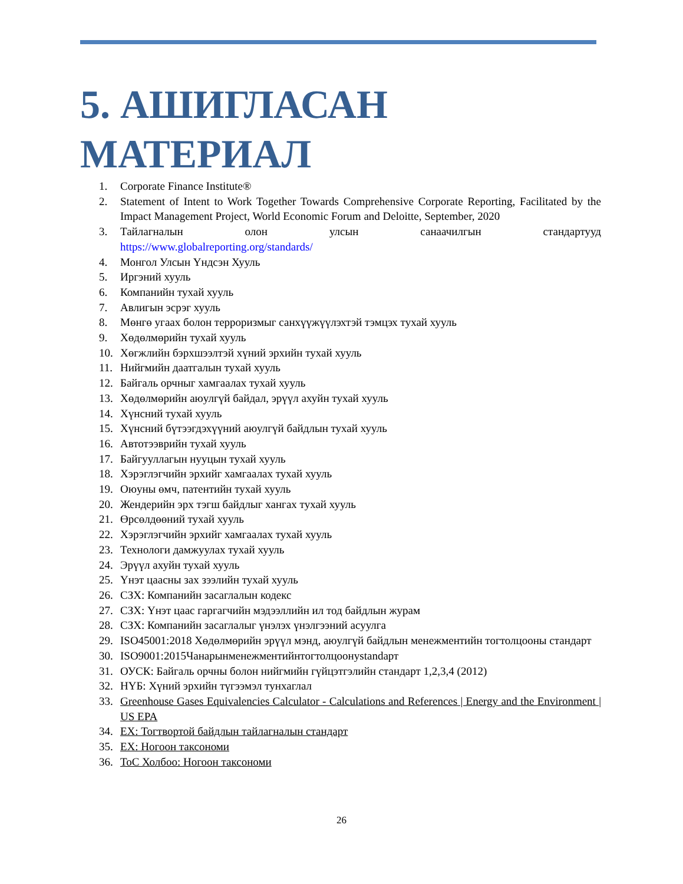5. АШИГЛАСАН МАТЕРИАЛ
1. Corporate Finance Institute®
2. Statement of Intent to Work Together Towards Comprehensive Corporate Reporting, Facilitated by the Impact Management Project, World Economic Forum and Deloitte, September, 2020
3. Тайлагналын олон улсын санаачилгын стандартууд
https://www.globalreporting.org/standards/
4. Монгол Улсын Үндсэн Хууль
5. Иргэний хууль
6. Компанийн тухай хууль
7. Авлигын эсрэг хууль
8. Мөнгө угаах болон терроризмыг санхүүжүүлэхтэй тэмцэх тухай хууль
9. Хөдөлмөрийн тухай хууль
10. Хөгжлийн бэрхшээлтэй хүний эрхийн тухай хууль
11. Нийгмийн даатгалын тухай хууль
12. Байгаль орчныг хамгаалах тухай хууль
13. Хөдөлмөрийн аюулгүй байдал, эрүүл ахуйн тухай хууль
14. Хүнсний тухай хууль
15. Хүнсний бүтээгдэхүүний аюулгүй байдлын тухай хууль
16. Автотээврийн тухай хууль
17. Байгууллагын нууцын тухай хууль
18. Хэрэглэгчийн эрхийг хамгаалах тухай хууль
19. Оюуны өмч, патентийн тухай хууль
20. Жендерийн эрх тэгш байдлыг хангах тухай хууль
21. Өрсөлдөөний тухай хууль
22. Хэрэглэгчийн эрхийг хамгаалах тухай хууль
23. Технологи дамжуулах тухай хууль
24. Эрүүл ахуйн тухай хууль
25. Үнэт цаасны зах зээлийн тухай хууль
26. СЗХ: Компанийн засаглалын кодекс
27. СЗХ: Үнэт цаас гаргагчийн мэдээллийн ил тод байдлын журам
28. СЗХ: Компанийн засаглалыг үнэлэх үнэлгээний асуулга
29. ISO45001:2018 Хөдөлмөрийн эрүүл мэнд, аюулгүй байдлын менежментийн тогтолцооны стандарт
30. ISO9001:2015Чанарынменежментийнтогтолцоонystandарт
31. ОУСК: Байгаль орчны болон нийгмийн гүйцэтгэлийн стандарт 1,2,3,4 (2012)
32. НҮБ: Хүний эрхийн түгээмэл тунхаглал
33. Greenhouse Gases Equivalencies Calculator - Calculations and References | Energy and the Environment | US EPA
34. ЕХ: Тогтвортой байдлын тайлагналын стандарт
35. ЕХ: Ногоон таксономи
36. ТоС Холбоо: Ногоон таксономи
26